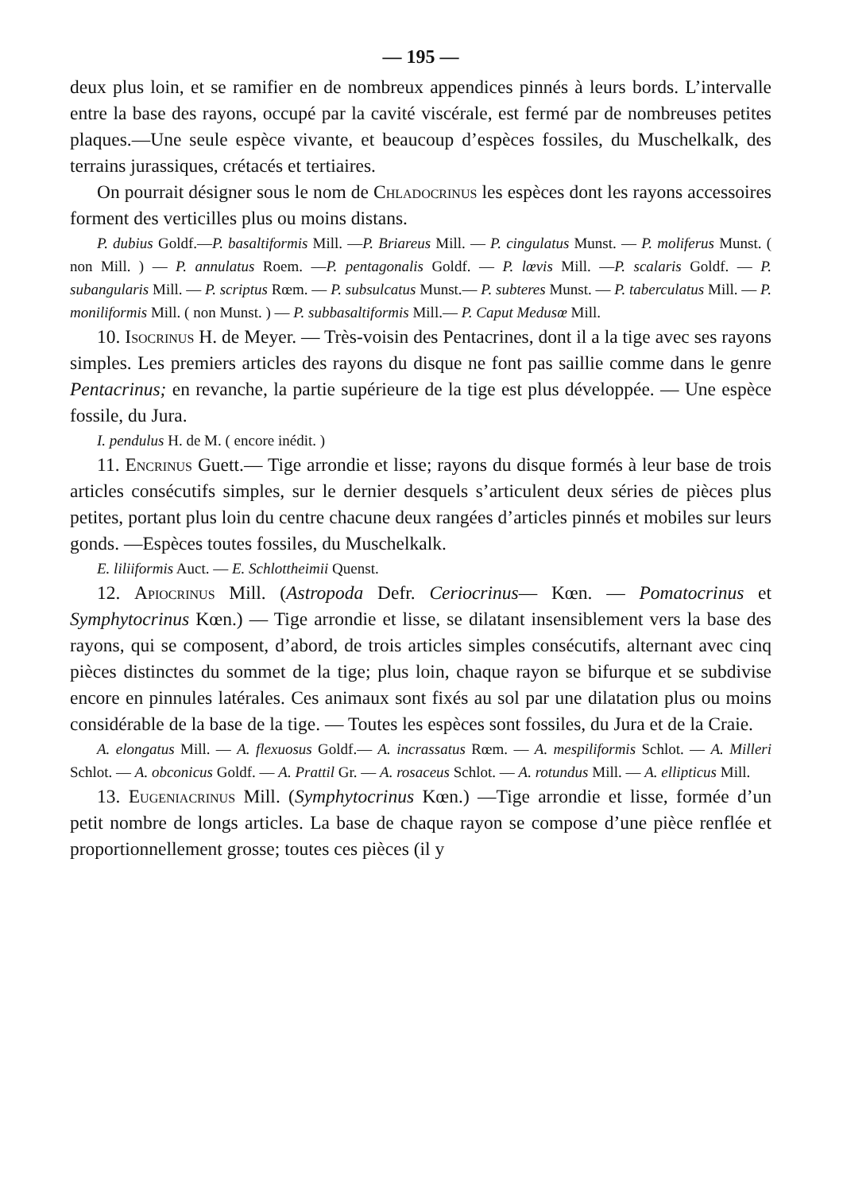— 195 —
deux plus loin, et se ramifier en de nombreux appendices pinnés à leurs bords. L’intervalle entre la base des rayons, occupé par la cavité viscérale, est fermé par de nombreuses petites plaques.—Une seule espèce vivante, et beaucoup d’espèces fossiles, du Muschelkalk, des terrains jurassiques, crétacés et tertiaires.
On pourrait désigner sous le nom de Chladocrinus les espèces dont les rayons accessoires forment des verticilles plus ou moins distans.
P. dubius Goldf.—P. basaltiformis Mill. —P. Briareus Mill. — P. cingulatus Munst. — P. moliferus Munst. ( non Mill. ) — P. annulatus Roem. —P. pentagonalis Goldf. — P. lœvis Mill. —P. scalaris Goldf. — P. subangularis Mill. — P. scriptus Rœm. — P. subsulcatus Munst.— P. subteres Munst. — P. taberculatus Mill. — P. moniliformis Mill. ( non Munst. ) — P. subbasaltiformis Mill.— P. Caput Medusœ Mill.
10. Isocrinus H. de Meyer. — Très-voisin des Pentacrines, dont il a la tige avec ses rayons simples. Les premiers articles des rayons du disque ne font pas saillie comme dans le genre Pentacrinus; en revanche, la partie supérieure de la tige est plus développée. — Une espèce fossile, du Jura.
I. pendulus H. de M. ( encore inédit. )
11. Encrinus Guett.— Tige arrondie et lisse; rayons du disque formés à leur base de trois articles consécutifs simples, sur le dernier desquels s’articulent deux séries de pièces plus petites, portant plus loin du centre chacune deux rangées d’articles pinnés et mobiles sur leurs gonds. —Espèces toutes fossiles, du Muschelkalk.
E. liliiformis Auct. — E. Schlottheimii Quenst.
12. Apiocrinus Mill. (Astropoda Defr. Ceriocrinus— Kœn. — Pomatocrinus et Symphytocrinus Kœn.) — Tige arrondie et lisse, se dilatant insensiblement vers la base des rayons, qui se composent, d’abord, de trois articles simples consécutifs, alternant avec cinq pièces distinctes du sommet de la tige; plus loin, chaque rayon se bifurque et se subdivise encore en pinnules latérales. Ces animaux sont fixés au sol par une dilatation plus ou moins considérable de la base de la tige. — Toutes les espèces sont fossiles, du Jura et de la Craie.
A. elongatus Mill. — A. flexuosus Goldf.— A. incrassatus Rœm. — A. mespiliformis Schlot. — A. Milleri Schlot. — A. obconicus Goldf. — A. Prattil Gr. — A. rosaceus Schlot. — A. rotundus Mill. — A. ellipticus Mill.
13. Eugeniacrinus Mill. (Symphytocrinus Kœn.) —Tige arrondie et lisse, formée d’un petit nombre de longs articles. La base de chaque rayon se compose d’une pièce renflée et proportionnellement grosse; toutes ces pièces (il y